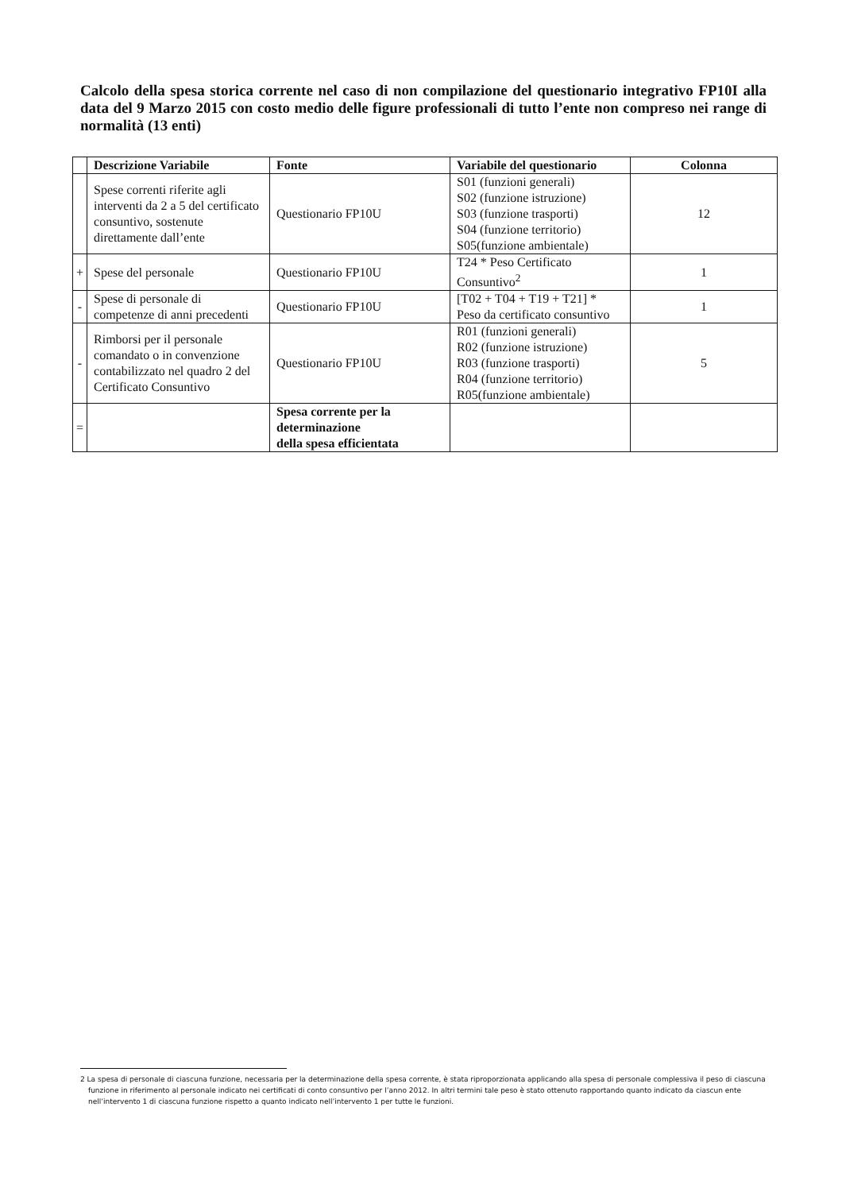Calcolo della spesa storica corrente nel caso di non compilazione del questionario integrativo FP10I alla data del 9 Marzo 2015 con costo medio delle figure professionali di tutto l’ente non compreso nei range di normalità (13 enti)
| | Descrizione Variabile | Fonte | Variabile del questionario | Colonna |
| --- | --- | --- | --- | --- |
| | Spese correnti riferite agli interventi da 2 a 5 del certificato consuntivo, sostenute direttamente dall’ente | Questionario FP10U | S01 (funzioni generali) S02 (funzione istruzione) S03 (funzione trasporti) S04 (funzione territorio) S05(funzione ambientale) | 12 |
| + | Spese del personale | Questionario FP10U | T24 * Peso Certificato Consuntivo<sup>2</sup> | 1 |
| - | Spese di personale di competenze di anni precedenti | Questionario FP10U | [T02 + T04 + T19 + T21] * Peso da certificato consuntivo | 1 |
| - | Rimborsi per il personale comandato o in convenzione contabilizzato nel quadro 2 del Certificato Consuntivo | Questionario FP10U | R01 (funzioni generali) R02 (funzione istruzione) R03 (funzione trasporti) R04 (funzione territorio) R05(funzione ambientale) | 5 |
| = | | Spesa corrente per la determinazione della spesa efficientata | | |
2 La spesa di personale di ciascuna funzione, necessaria per la determinazione della spesa corrente, è stata riproporzionata applicando alla spesa di personale complessiva il peso di ciascuna funzione in riferimento al personale indicato nei certificati di conto consuntivo per l’anno 2012. In altri termini tale peso è stato ottenuto rapportando quanto indicato da ciascun ente nell’intervento 1 di ciascuna funzione rispetto a quanto indicato nell’intervento 1 per tutte le funzioni.